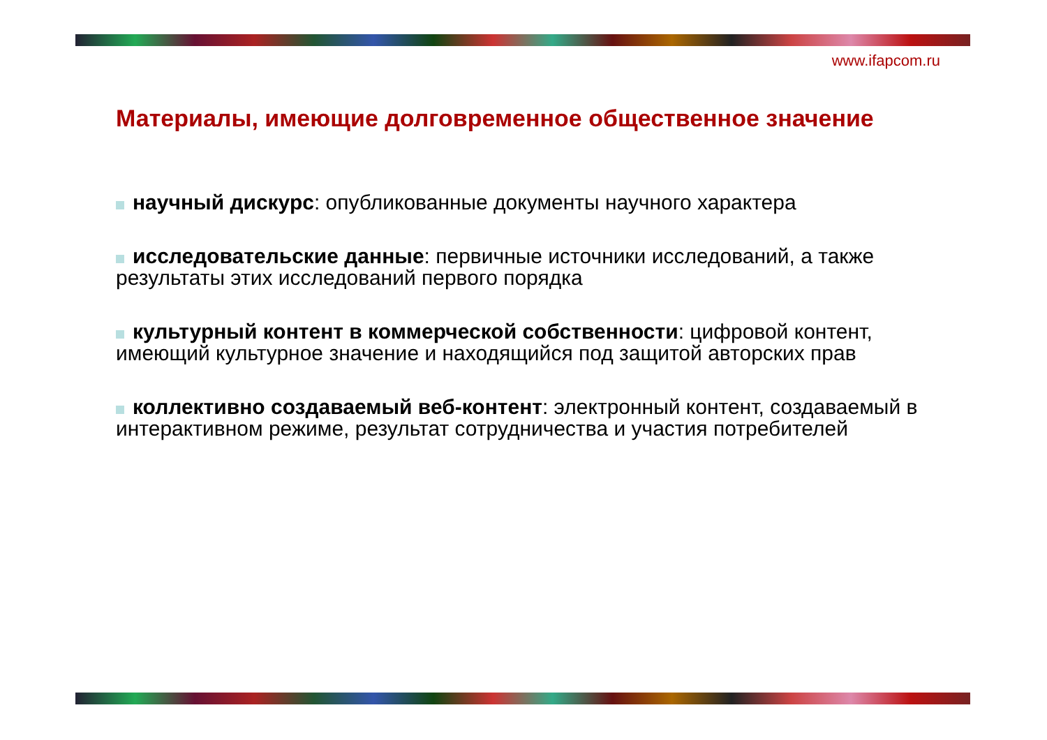www.ifapcom.ru
Материалы, имеющие долговременное общественное значение
научный дискурс: опубликованные документы научного характера
исследовательские данные: первичные источники исследований, а также результаты этих исследований первого порядка
культурный контент в коммерческой собственности: цифровой контент, имеющий культурное значение и находящийся под защитой авторских прав
коллективно создаваемый веб-контент: электронный контент, создаваемый в интерактивном режиме, результат сотрудничества и участия потребителей